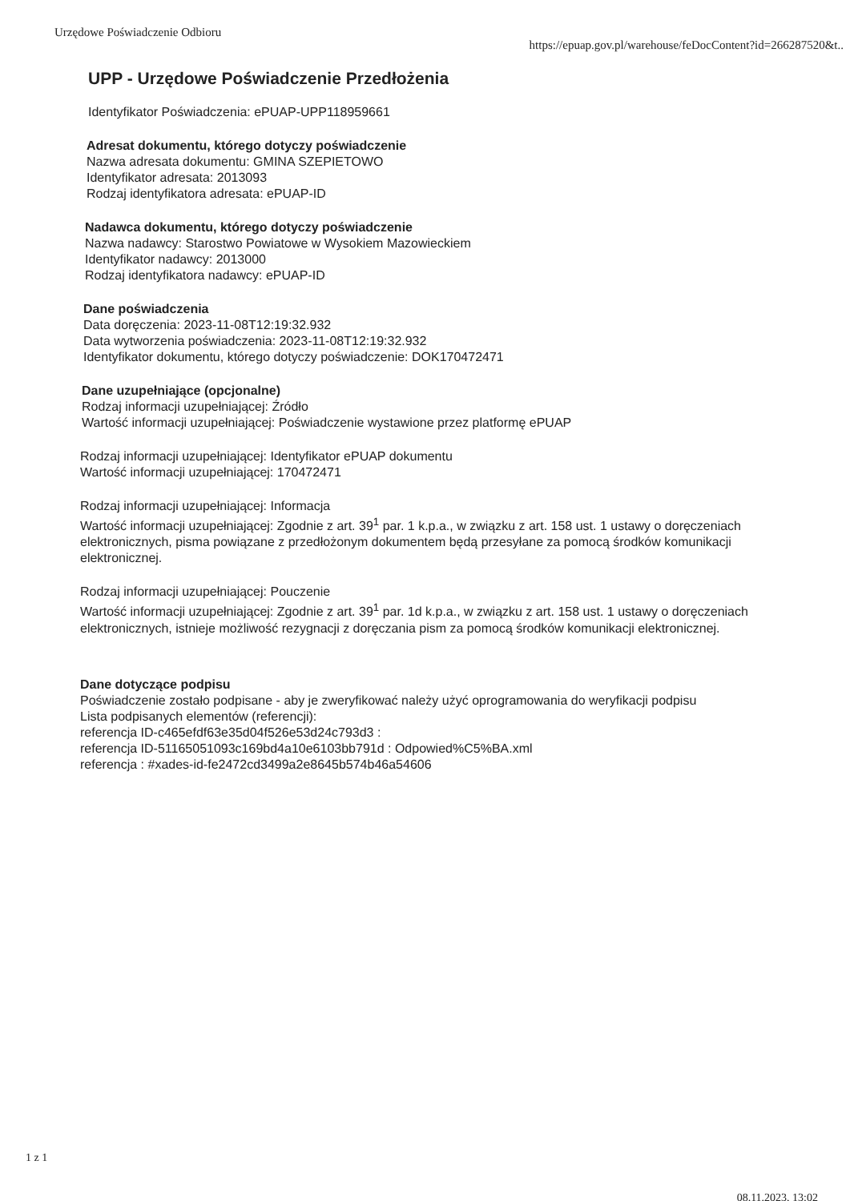Urzędowe Poświadczenie Odbioru https://epuap.gov.pl/warehouse/feDocContent?id=266287520&t..
UPP - Urzędowe Poświadczenie Przedłożenia
Identyfikator Poświadczenia: ePUAP-UPP118959661
Adresat dokumentu, którego dotyczy poświadczenie
Nazwa adresata dokumentu: GMINA SZEPIETOWO
Identyfikator adresata: 2013093
Rodzaj identyfikatora adresata: ePUAP-ID
Nadawca dokumentu, którego dotyczy poświadczenie
Nazwa nadawcy: Starostwo Powiatowe w Wysokiem Mazowieckiem
Identyfikator nadawcy: 2013000
Rodzaj identyfikatora nadawcy: ePUAP-ID
Dane poświadczenia
Data doręczenia: 2023-11-08T12:19:32.932
Data wytworzenia poświadczenia: 2023-11-08T12:19:32.932
Identyfikator dokumentu, którego dotyczy poświadczenie: DOK170472471
Dane uzupełniające (opcjonalne)
Rodzaj informacji uzupełniającej: Źródło
Wartość informacji uzupełniającej: Poświadczenie wystawione przez platformę ePUAP
Rodzaj informacji uzupełniającej: Identyfikator ePUAP dokumentu
Wartość informacji uzupełniającej: 170472471
Rodzaj informacji uzupełniającej: Informacja
Wartość informacji uzupełniającej: Zgodnie z art. 39<sup>1</sup> par. 1 k.p.a., w związku z art. 158 ust. 1 ustawy o doręczeniach elektronicznych, pisma powiązane z przedłożonym dokumentem będą przesyłane za pomocą środków komunikacji elektronicznej.
Rodzaj informacji uzupełniającej: Pouczenie
Wartość informacji uzupełniającej: Zgodnie z art. 39<sup>1</sup> par. 1d k.p.a., w związku z art. 158 ust. 1 ustawy o doręczeniach elektronicznych, istnieje możliwość rezygnacji z doręczania pism za pomocą środków komunikacji elektronicznej.
Dane dotyczące podpisu
Poświadczenie zostało podpisane - aby je zweryfikować należy użyć oprogramowania do weryfikacji podpisu
Lista podpisanych elementów (referencji):
referencja ID-c465efdf63e35d04f526e53d24c793d3 :
referencja ID-51165051093c169bd4a10e6103bb791d : Odpowied%C5%BA.xml
referencja : #xades-id-fe2472cd3499a2e8645b574b46a54606
1 z 1
08.11.2023, 13:02